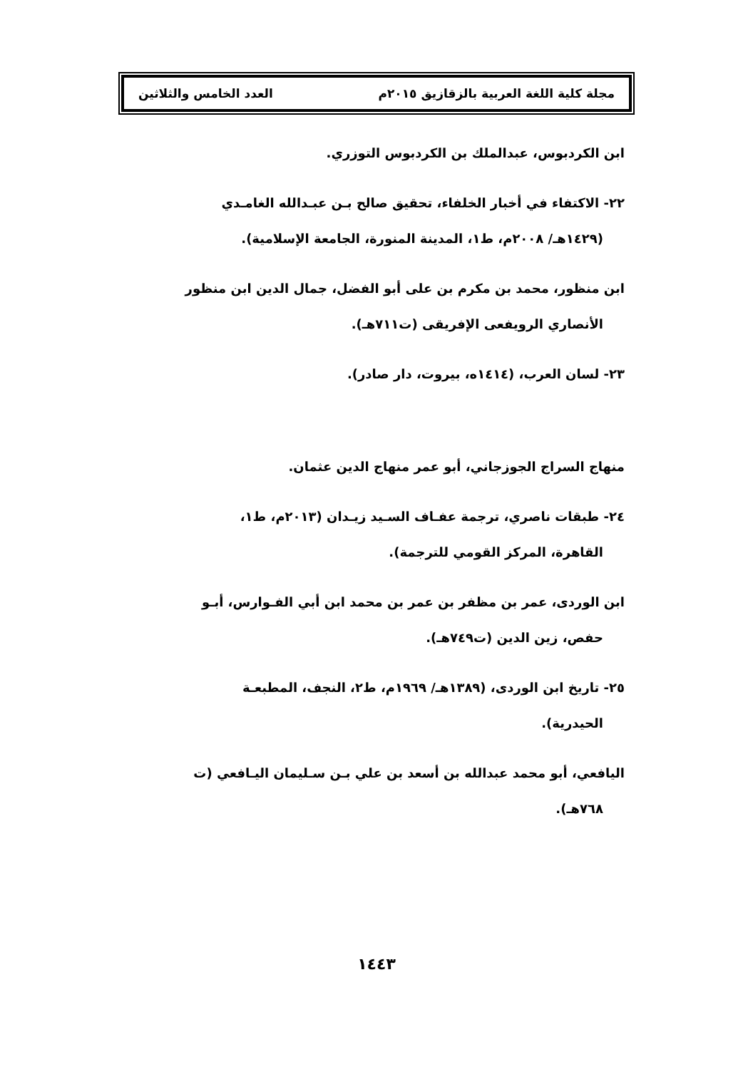مجلة كلية اللغة العربية بالزقازيق ٢٠١٥م العدد الخامس والثلاثين
ابن الكردبوس، عبدالملك بن الكردبوس التوزري.
٢٢- الاكتفاء في أخبار الخلفاء، تحقيق صالح بـن عبـدالله الغامـدي
(١٤٢٩هـ/ ٢٠٠٨م، ط١، المدينة المنورة، الجامعة الإسلامية).
ابن منظور، محمد بن مكرم بن على أبو الفضل، جمال الدين ابن منظور
الأنصاري الرويفعى الإفريقى (ت٧١١هـ).
٢٣- لسان العرب، (١٤١٤ه، بيروت، دار صادر).
منهاج السراج الجوزجاني، أبو عمر منهاج الدين عثمان.
٢٤- طبقات ناصري، ترجمة عفـاف السـيد زيـدان (٢٠١٣م، ط١،
القاهرة، المركز القومي للترجمة).
ابن الوردى، عمر بن مظفر بن عمر بن محمد ابن أبي الفـوارس، أبـو
حفص، زين الدين (ت٧٤٩هـ).
٢٥- تاريخ ابن الوردى، (١٣٨٩هـ/ ١٩٦٩م، ط٢، النجف، المطبعـة
الحيدرية).
اليافعي، أبو محمد عبدالله بن أسعد بن علي بـن سـليمان اليـافعي (ت
٧٦٨هـ).
١٤٤٣